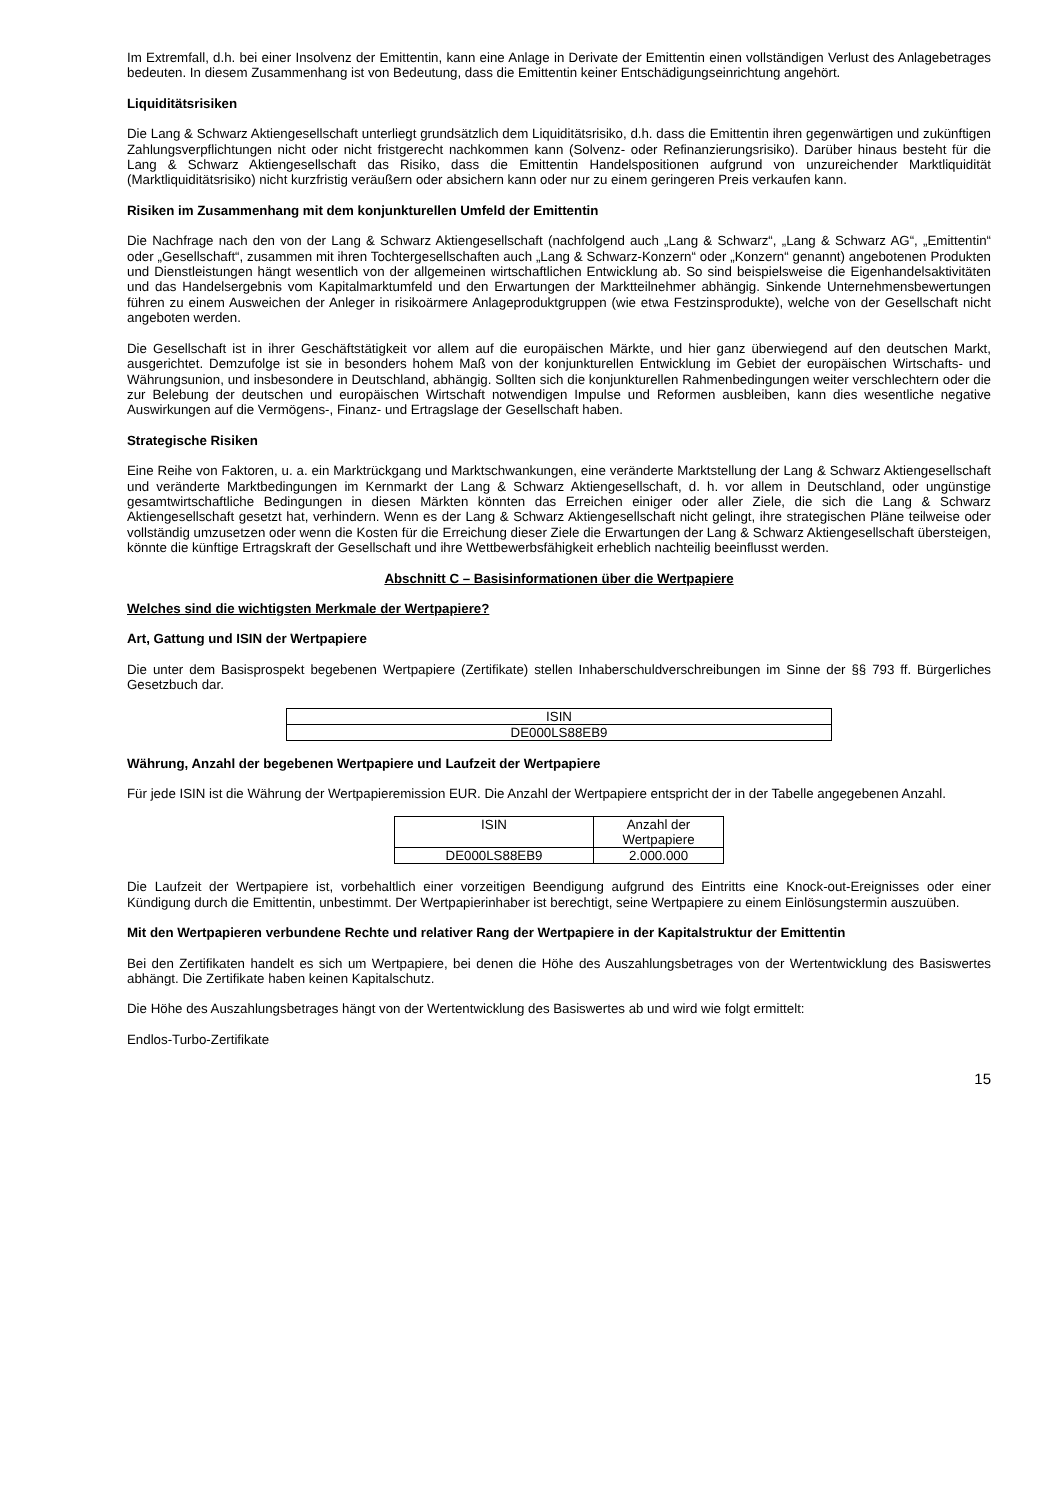Im Extremfall, d.h. bei einer Insolvenz der Emittentin, kann eine Anlage in Derivate der Emittentin einen vollständigen Verlust des Anlagebetrages bedeuten. In diesem Zusammenhang ist von Bedeutung, dass die Emittentin keiner Entschädigungseinrichtung angehört.
Liquiditätsrisiken
Die Lang & Schwarz Aktiengesellschaft unterliegt grundsätzlich dem Liquiditätsrisiko, d.h. dass die Emittentin ihren gegenwärtigen und zukünftigen Zahlungsverpflichtungen nicht oder nicht fristgerecht nachkommen kann (Solvenz- oder Refinanzierungsrisiko). Darüber hinaus besteht für die Lang & Schwarz Aktiengesellschaft das Risiko, dass die Emittentin Handelspositionen aufgrund von unzureichender Marktliquidität (Marktliquiditätsrisiko) nicht kurzfristig veräußern oder absichern kann oder nur zu einem geringeren Preis verkaufen kann.
Risiken im Zusammenhang mit dem konjunkturellen Umfeld der Emittentin
Die Nachfrage nach den von der Lang & Schwarz Aktiengesellschaft (nachfolgend auch „Lang & Schwarz“, „Lang & Schwarz AG“, „Emittentin“ oder „Gesellschaft“, zusammen mit ihren Tochtergesellschaften auch „Lang & Schwarz-Konzern“ oder „Konzern“ genannt) angebotenen Produkten und Dienstleistungen hängt wesentlich von der allgemeinen wirtschaftlichen Entwicklung ab. So sind beispielsweise die Eigenhandelsaktivitäten und das Handelsergebnis vom Kapitalmarktumfeld und den Erwartungen der Marktteilnehmer abhängig. Sinkende Unternehmensbewertungen führen zu einem Ausweichen der Anleger in risikoärmere Anlageproduktgruppen (wie etwa Festzinsprodukte), welche von der Gesellschaft nicht angeboten werden.
Die Gesellschaft ist in ihrer Geschäftstätigkeit vor allem auf die europäischen Märkte, und hier ganz überwiegend auf den deutschen Markt, ausgerichtet. Demzufolge ist sie in besonders hohem Maß von der konjunkturellen Entwicklung im Gebiet der europäischen Wirtschafts- und Währungsunion, und insbesondere in Deutschland, abhängig. Sollten sich die konjunkturellen Rahmenbedingungen weiter verschlechtern oder die zur Belebung der deutschen und europäischen Wirtschaft notwendigen Impulse und Reformen ausbleiben, kann dies wesentliche negative Auswirkungen auf die Vermögens-, Finanz- und Ertragslage der Gesellschaft haben.
Strategische Risiken
Eine Reihe von Faktoren, u. a. ein Marktrückgang und Marktschwankungen, eine veränderte Marktstellung der Lang & Schwarz Aktiengesellschaft und veränderte Marktbedingungen im Kernmarkt der Lang & Schwarz Aktiengesellschaft, d. h. vor allem in Deutschland, oder ungünstige gesamtwirtschaftliche Bedingungen in diesen Märkten könnten das Erreichen einiger oder aller Ziele, die sich die Lang & Schwarz Aktiengesellschaft gesetzt hat, verhindern. Wenn es der Lang & Schwarz Aktiengesellschaft nicht gelingt, ihre strategischen Pläne teilweise oder vollständig umzusetzen oder wenn die Kosten für die Erreichung dieser Ziele die Erwartungen der Lang & Schwarz Aktiengesellschaft übersteigen, könnte die künftige Ertragskraft der Gesellschaft und ihre Wettbewerbsfähigkeit erheblich nachteilig beeinflusst werden.
Abschnitt C – Basisinformationen über die Wertpapiere
Welches sind die wichtigsten Merkmale der Wertpapiere?
Art, Gattung und ISIN der Wertpapiere
Die unter dem Basisprospekt begebenen Wertpapiere (Zertifikate) stellen Inhaberschuldverschreibungen im Sinne der §§ 793 ff. Bürgerliches Gesetzbuch dar.
| ISIN |
| DE000LS88EB9 |
Währung, Anzahl der begebenen Wertpapiere und Laufzeit der Wertpapiere
Für jede ISIN ist die Währung der Wertpapieremission EUR. Die Anzahl der Wertpapiere entspricht der in der Tabelle angegebenen Anzahl.
| ISIN | Anzahl der Wertpapiere |
| DE000LS88EB9 | 2.000.000 |
Die Laufzeit der Wertpapiere ist, vorbehaltlich einer vorzeitigen Beendigung aufgrund des Eintritts eine Knock-out-Ereignisses oder einer Kündigung durch die Emittentin, unbestimmt. Der Wertpapierinhaber ist berechtigt, seine Wertpapiere zu einem Einlösungstermin auszuüben.
Mit den Wertpapieren verbundene Rechte und relativer Rang der Wertpapiere in der Kapitalstruktur der Emittentin
Bei den Zertifikaten handelt es sich um Wertpapiere, bei denen die Höhe des Auszahlungsbetrages von der Wertentwicklung des Basiswertes abhängt. Die Zertifikate haben keinen Kapitalschutz.
Die Höhe des Auszahlungsbetrages hängt von der Wertentwicklung des Basiswertes ab und wird wie folgt ermittelt:
Endlos-Turbo-Zertifikate
15